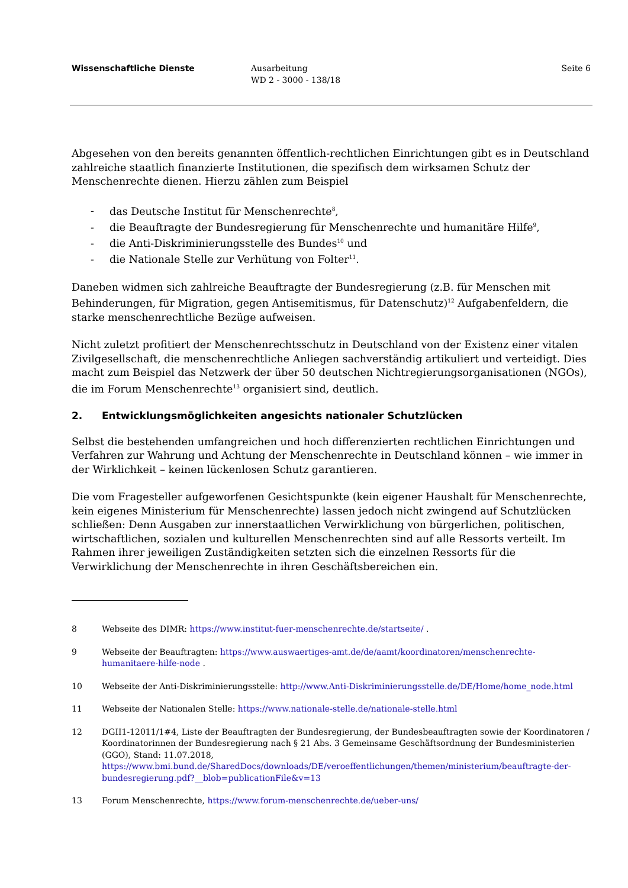Wissenschaftliche Dienste Ausarbeitung
WD 2 - 3000 - 138/18
Seite 6
Abgesehen von den bereits genannten öffentlich-rechtlichen Einrichtungen gibt es in Deutschland zahlreiche staatlich finanzierte Institutionen, die spezifisch dem wirksamen Schutz der Menschenrechte dienen. Hierzu zählen zum Beispiel
- das Deutsche Institut für Menschenrechte<sup>8</sup>,
- die Beauftragte der Bundesregierung für Menschenrechte und humanitäre Hilfe<sup>9</sup>,
- die Anti-Diskriminierungsstelle des Bundes<sup>10</sup> und
- die Nationale Stelle zur Verhütung von Folter<sup>11</sup>.
Daneben widmen sich zahlreiche Beauftragte der Bundesregierung (z.B. für Menschen mit Behinderungen, für Migration, gegen Antisemitismus, für Datenschutz)<sup>12</sup> Aufgabenfeldern, die starke menschenrechtliche Bezüge aufweisen.
Nicht zuletzt profitiert der Menschenrechtsschutz in Deutschland von der Existenz einer vitalen Zivilgesellschaft, die menschenrechtliche Anliegen sachverständig artikuliert und verteidigt. Dies macht zum Beispiel das Netzwerk der über 50 deutschen Nichtregierungsorganisationen (NGOs), die im Forum Menschenrechte<sup>13</sup> organisiert sind, deutlich.
2. Entwicklungsmöglichkeiten angesichts nationaler Schutzlücken
Selbst die bestehenden umfangreichen und hoch differenzierten rechtlichen Einrichtungen und Verfahren zur Wahrung und Achtung der Menschenrechte in Deutschland können – wie immer in der Wirklichkeit – keinen lückenlosen Schutz garantieren.
Die vom Fragesteller aufgeworfenen Gesichtspunkte (kein eigener Haushalt für Menschenrechte, kein eigenes Ministerium für Menschenrechte) lassen jedoch nicht zwingend auf Schutzlücken schließen: Denn Ausgaben zur innerstaatlichen Verwirklichung von bürgerlichen, politischen, wirtschaftlichen, sozialen und kulturellen Menschenrechten sind auf alle Ressorts verteilt. Im Rahmen ihrer jeweiligen Zuständigkeiten setzten sich die einzelnen Ressorts für die Verwirklichung der Menschenrechte in ihren Geschäftsbereichen ein.
8 Webseite des DIMR: https://www.institut-fuer-menschenrechte.de/startseite/ .
9 Webseite der Beauftragten: https://www.auswaertiges-amt.de/de/aamt/koordinatoren/menschenrechte-humanitaere-hilfe-node .
10 Webseite der Anti-Diskriminierungsstelle: http://www.Anti-Diskriminierungsstelle.de/DE/Home/home_node.html
11 Webseite der Nationalen Stelle: https://www.nationale-stelle.de/nationale-stelle.html
12 DGII1-12011/1#4, Liste der Beauftragten der Bundesregierung, der Bundesbeauftragten sowie der Koordinatoren / Koordinatorinnen der Bundesregierung nach § 21 Abs. 3 Gemeinsame Geschäftsordnung der Bundesministerien (GGO), Stand: 11.07.2018, https://www.bmi.bund.de/SharedDocs/downloads/DE/veroeffentlichungen/themen/ministerium/beauftragte-der-bundesregierung.pdf?__blob=publicationFile&v=13
13 Forum Menschenrechte, https://www.forum-menschenrechte.de/ueber-uns/